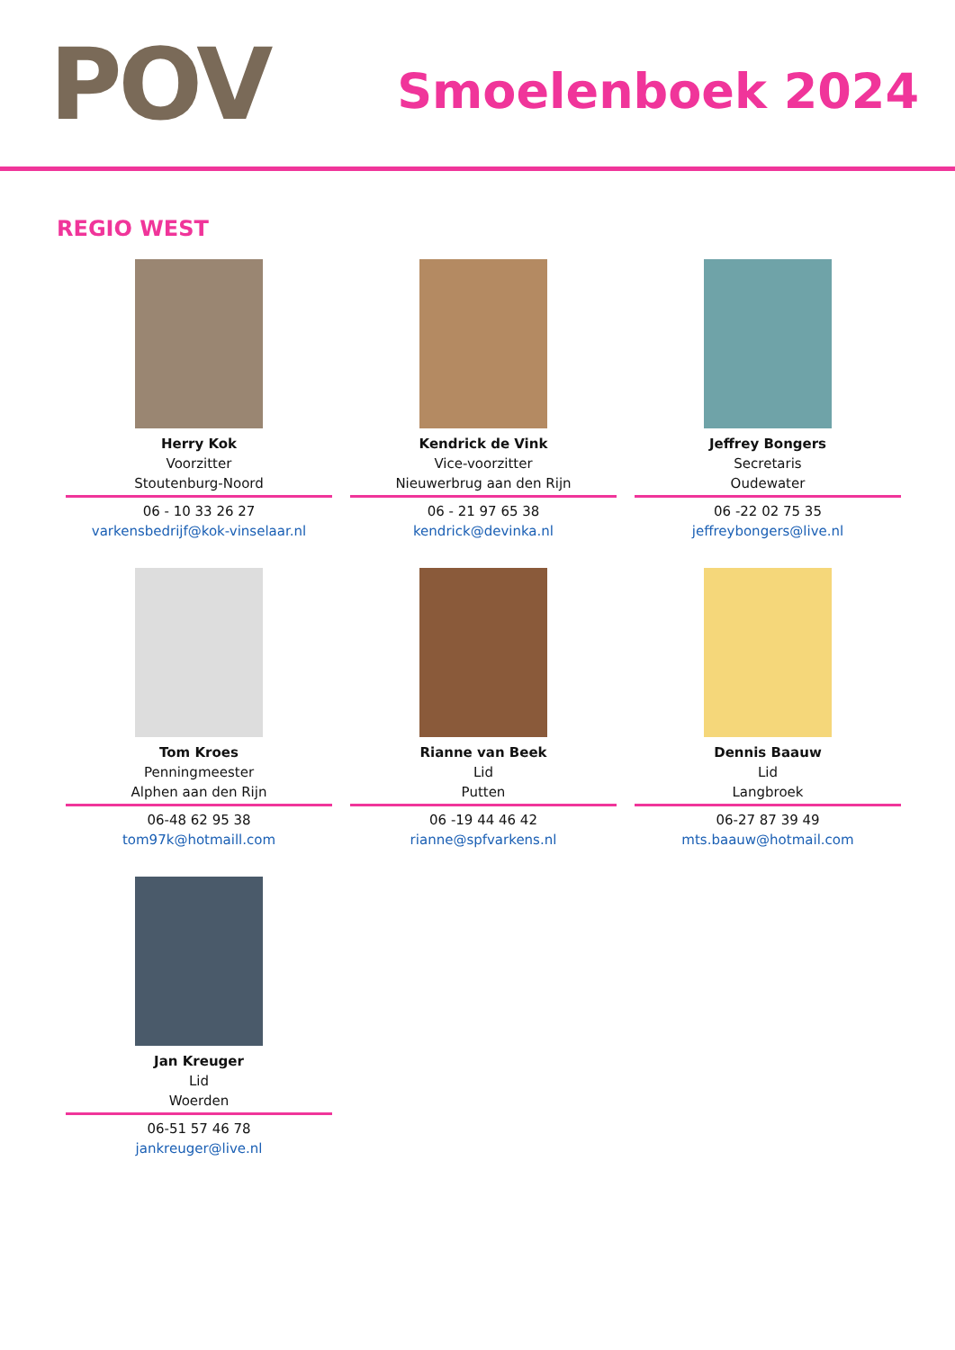POV Smoelenboek 2024
REGIO WEST
Herry Kok
Voorzitter
Stoutenburg-Noord
06 - 10 33 26 27
varkensbedrijf@kok-vinselaar.nl
Kendrick de Vink
Vice-voorzitter
Nieuwerbrug aan den Rijn
06 - 21 97 65 38
kendrick@devinka.nl
Jeffrey Bongers
Secretaris
Oudewater
06 -22 02 75 35
jeffreybongers@live.nl
Tom Kroes
Penningmeester
Alphen aan den Rijn
06-48 62 95 38
tom97k@hotmaill.com
Rianne van Beek
Lid
Putten
06 -19 44 46 42
rianne@spfvarkens.nl
Dennis Baauw
Lid
Langbroek
06-27 87 39 49
mts.baauw@hotmail.com
Jan Kreuger
Lid
Woerden
06-51 57 46 78
jankreuger@live.nl